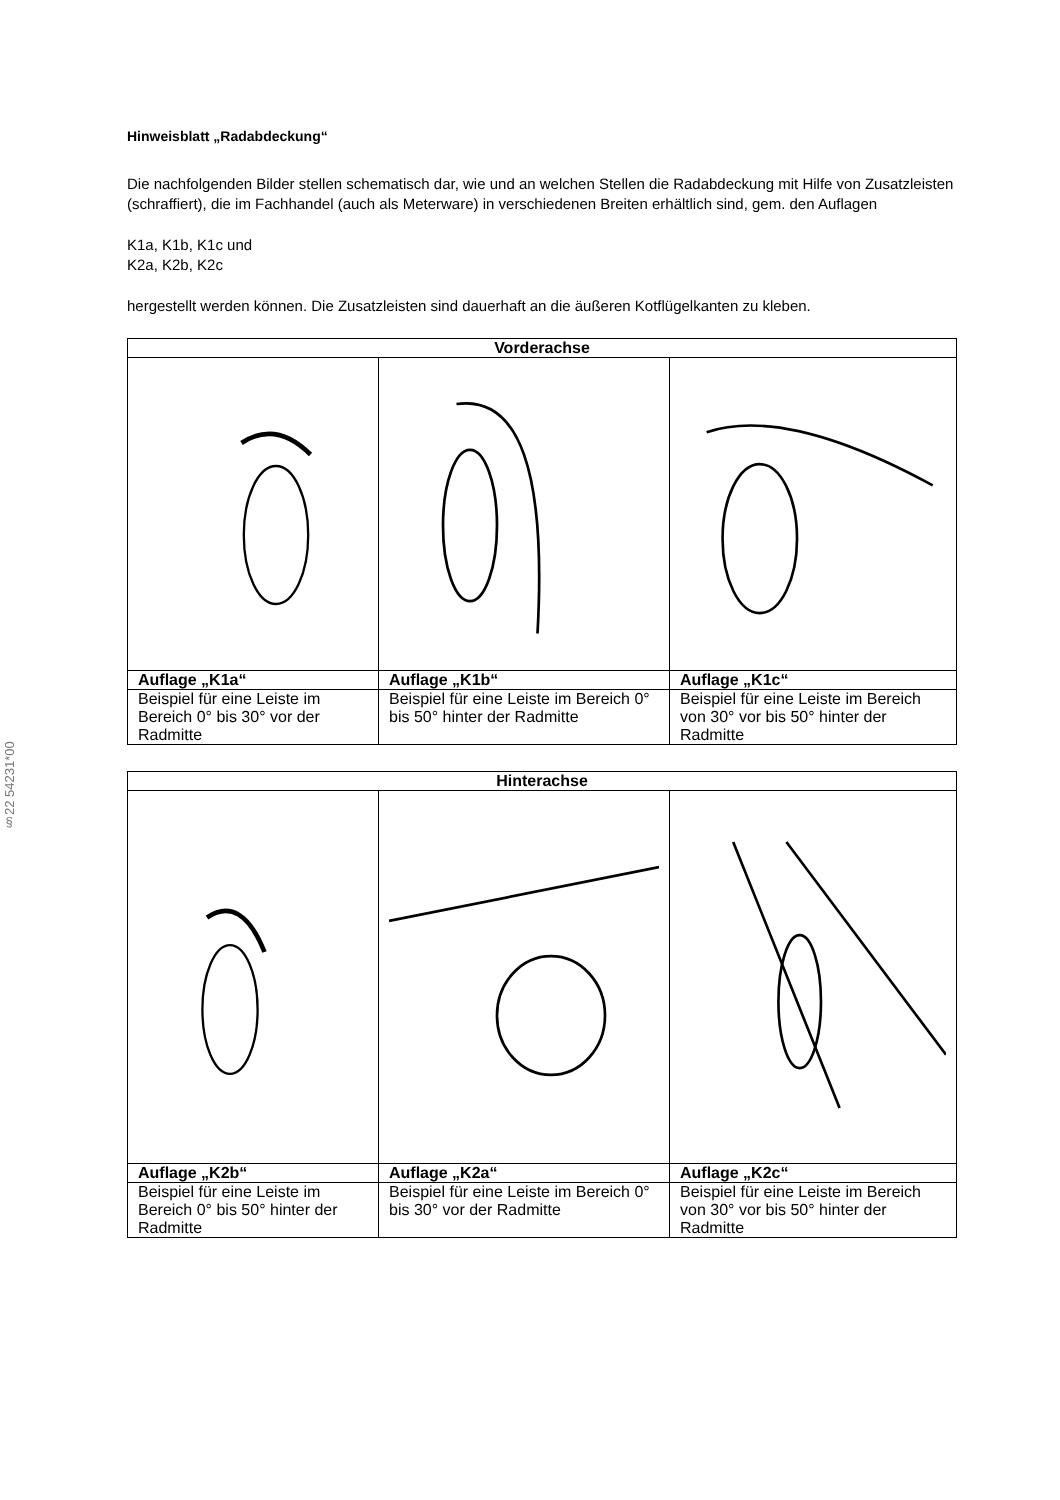§22 54231*00
Hinweisblatt „Radabdeckung“
Die nachfolgenden Bilder stellen schematisch dar, wie und an welchen Stellen die Radabdeckung mit Hilfe von Zusatzleisten (schraffiert), die im Fachhandel (auch als Meterware) in verschiedenen Breiten erhältlich sind, gem. den Auflagen
K1a, K1b, K1c und
K2a, K2b, K2c
hergestellt werden können. Die Zusatzleisten sind dauerhaft an die äußeren Kotflügelkanten zu kleben.
| Vorderachse | | |
| --- | --- | --- |
| Auflage „K1a“ | Auflage „K1b“ | Auflage „K1c“ |
| Beispiel für eine Leiste im Bereich 0° bis 30° vor der Radmitte | Beispiel für eine Leiste im Bereich 0° bis 50° hinter der Radmitte | Beispiel für eine Leiste im Bereich von 30° vor bis 50° hinter der Radmitte |
| Hinterachse | | |
| --- | --- | --- |
| Auflage „K2b“ | Auflage „K2a“ | Auflage „K2c“ |
| Beispiel für eine Leiste im Bereich 0° bis 50° hinter der Radmitte | Beispiel für eine Leiste im Bereich 0° bis 30° vor der Radmitte | Beispiel für eine Leiste im Bereich von 30° vor bis 50° hinter der Radmitte |